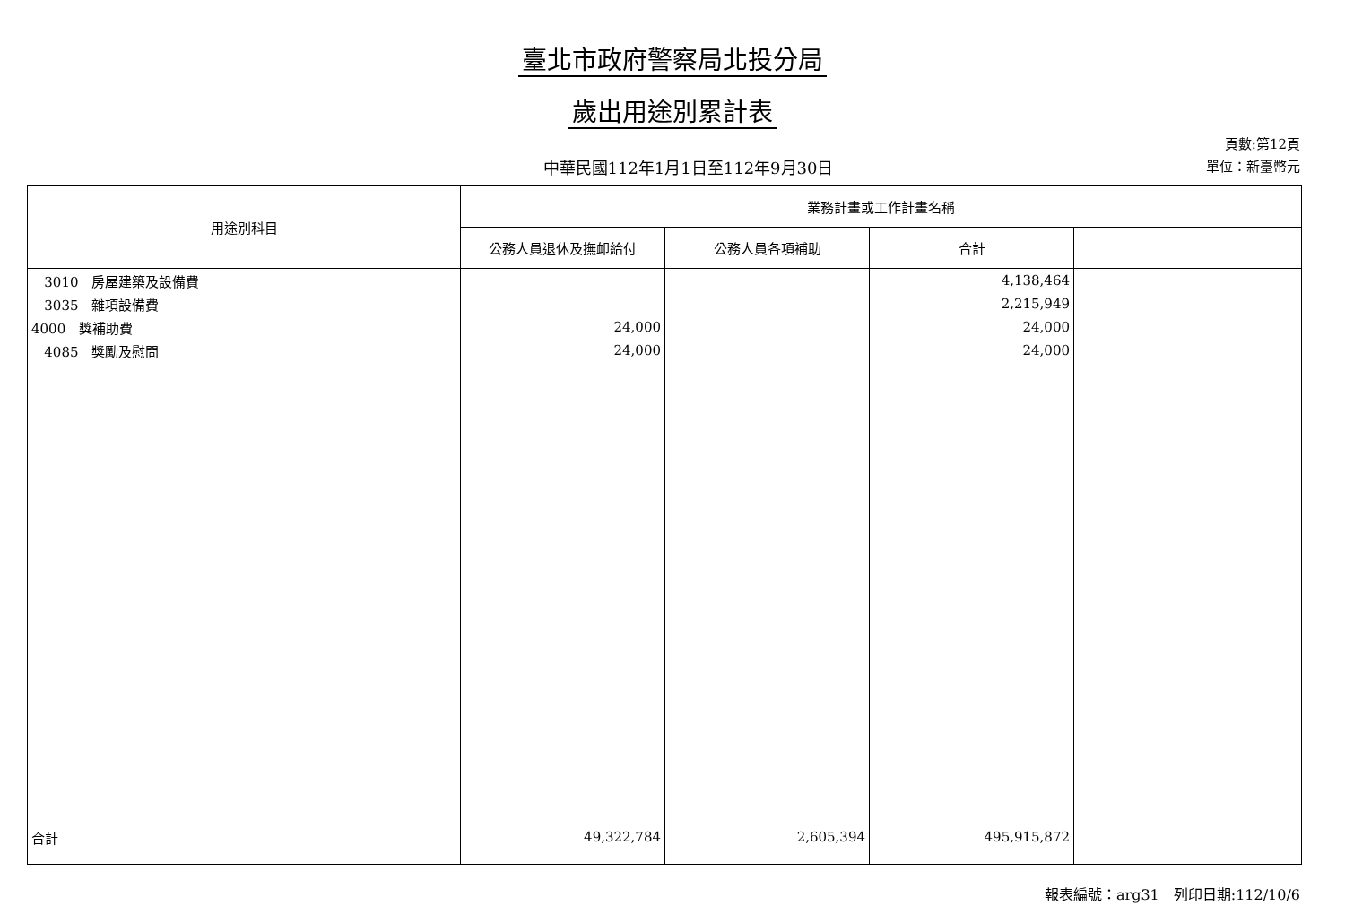臺北市政府警察局北投分局
歲出用途別累計表
中華民國112年1月1日至112年9月30日
頁數:第12頁
單位：新臺幣元
| 用途別科目 | 業務計畫或工作計畫名稱 | | | |
| --- | --- | --- | --- | --- |
| | 公務人員退休及撫卹給付 | 公務人員各項補助 | 合計 | |
| 3010 房屋建築及設備費 | | | 4,138,464 | |
| 3035 雜項設備費 | | | 2,215,949 | |
| 4000 獎補助費 | 24,000 | | 24,000 | |
| 4085 獎勵及慰問 | 24,000 | | 24,000 | |
| 合計 | 49,322,784 | 2,605,394 | 495,915,872 | |
報表編號：arg31　列印日期:112/10/6